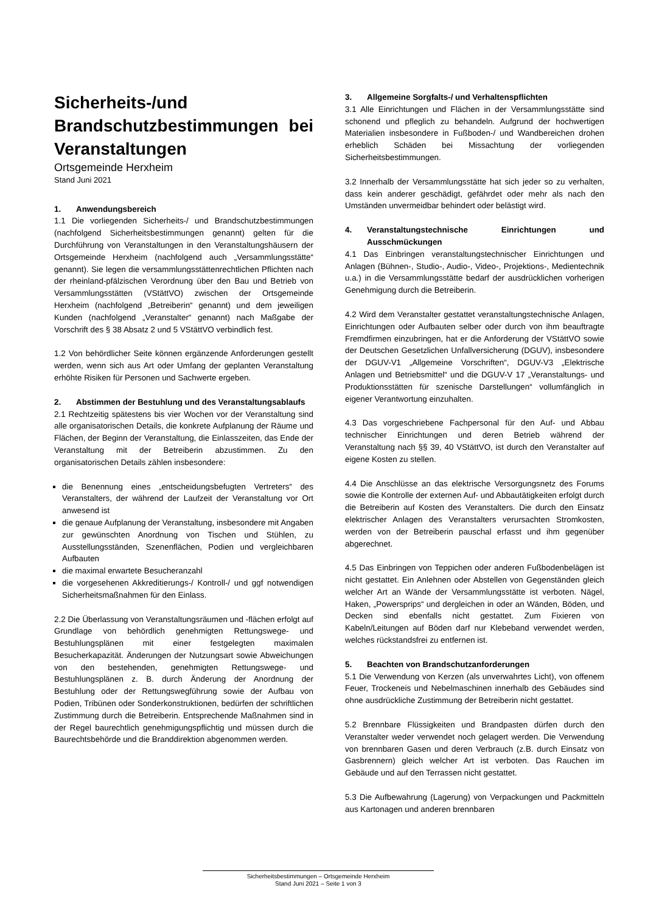Sicherheits-/und Brandschutzbestimmungen bei Veranstaltungen
Ortsgemeinde Herxheim
Stand Juni 2021
1. Anwendungsbereich
1.1 Die vorliegenden Sicherheits-/ und Brandschutzbestimmungen (nachfolgend Sicherheitsbestimmungen genannt) gelten für die Durchführung von Veranstaltungen in den Veranstaltungshäusern der Ortsgemeinde Herxheim (nachfolgend auch „Versammlungsstätte“ genannt). Sie legen die versammlungsstättenrechtlichen Pflichten nach der rheinland-pfälzischen Verordnung über den Bau und Betrieb von Versammlungsstätten (VStättVO) zwischen der Ortsgemeinde Herxheim (nachfolgend „Betreiberin“ genannt) und dem jeweiligen Kunden (nachfolgend „Veranstalter“ genannt) nach Maßgabe der Vorschrift des § 38 Absatz 2 und 5 VStättVO verbindlich fest.
1.2 Von behördlicher Seite können ergänzende Anforderungen gestellt werden, wenn sich aus Art oder Umfang der geplanten Veranstaltung erhöhte Risiken für Personen und Sachwerte ergeben.
2. Abstimmen der Bestuhlung und des Veranstaltungsablaufs
2.1 Rechtzeitig spätestens bis vier Wochen vor der Veranstaltung sind alle organisatorischen Details, die konkrete Aufplanung der Räume und Flächen, der Beginn der Veranstaltung, die Einlasszeiten, das Ende der Veranstaltung mit der Betreiberin abzustimmen. Zu den organisatorischen Details zählen insbesondere:
die Benennung eines „entscheidungsbefugten Vertreters“ des Veranstalters, der während der Laufzeit der Veranstaltung vor Ort anwesend ist
die genaue Aufplanung der Veranstaltung, insbesondere mit Angaben zur gewünschten Anordnung von Tischen und Stühlen, zu Ausstellungsständen, Szenenflächen, Podien und vergleichbaren Aufbauten
die maximal erwartete Besucheranzahl
die vorgesehenen Akkreditierungs-/ Kontroll-/ und ggf notwendigen Sicherheitsmaßnahmen für den Einlass.
2.2 Die Überlassung von Veranstaltungsräumen und -flächen erfolgt auf Grundlage von behördlich genehmigten Rettungswege- und Bestuhlungsplänen mit einer festgelegten maximalen Besucherkapazität. Änderungen der Nutzungsart sowie Abweichungen von den bestehenden, genehmigten Rettungswege- und Bestuhlungsplänen z. B. durch Änderung der Anordnung der Bestuhlung oder der Rettungswegführung sowie der Aufbau von Podien, Tribünen oder Sonderkonstruktionen, bedürfen der schriftlichen Zustimmung durch die Betreiberin. Entsprechende Maßnahmen sind in der Regel baurechtlich genehmigungspflichtig und müssen durch die Baurechtsbehörde und die Branddirektion abgenommen werden.
3. Allgemeine Sorgfalts-/ und Verhaltenspflichten
3.1 Alle Einrichtungen und Flächen in der Versammlungsstätte sind schonend und pfleglich zu behandeln. Aufgrund der hochwertigen Materialien insbesondere in Fußboden-/ und Wandbereichen drohen erheblich Schäden bei Missachtung der vorliegenden Sicherheitsbestimmungen.
3.2 Innerhalb der Versammlungsstätte hat sich jeder so zu verhalten, dass kein anderer geschädigt, gefährdet oder mehr als nach den Umständen unvermeidbar behindert oder belästigt wird.
4. Veranstaltungstechnische Einrichtungen und Ausschmückungen
4.1 Das Einbringen veranstaltungstechnischer Einrichtungen und Anlagen (Bühnen-, Studio-, Audio-, Video-, Projektions-, Medientechnik u.a.) in die Versammlungsstätte bedarf der ausdrücklichen vorherigen Genehmigung durch die Betreiberin.
4.2 Wird dem Veranstalter gestattet veranstaltungstechnische Anlagen, Einrichtungen oder Aufbauten selber oder durch von ihm beauftragte Fremdfirmen einzubringen, hat er die Anforderung der VStättVO sowie der Deutschen Gesetzlichen Unfallversicherung (DGUV), insbesondere der DGUV-V1 „Allgemeine Vorschriften“, DGUV-V3 „Elektrische Anlagen und Betriebsmittel“ und die DGUV-V 17 „Veranstaltungs- und Produktionsstätten für szenische Darstellungen“ vollumfänglich in eigener Verantwortung einzuhalten.
4.3 Das vorgeschriebene Fachpersonal für den Auf- und Abbau technischer Einrichtungen und deren Betrieb während der Veranstaltung nach §§ 39, 40 VStättVO, ist durch den Veranstalter auf eigene Kosten zu stellen.
4.4 Die Anschlüsse an das elektrische Versorgungsnetz des Forums sowie die Kontrolle der externen Auf- und Abbautätigkeiten erfolgt durch die Betreiberin auf Kosten des Veranstalters. Die durch den Einsatz elektrischer Anlagen des Veranstalters verursachten Stromkosten, werden von der Betreiberin pauschal erfasst und ihm gegenüber abgerechnet.
4.5 Das Einbringen von Teppichen oder anderen Fußbodenbelägen ist nicht gestattet. Ein Anlehnen oder Abstellen von Gegenständen gleich welcher Art an Wände der Versammlungsstätte ist verboten. Nägel, Haken, „Powersprips“ und dergleichen in oder an Wänden, Böden, und Decken sind ebenfalls nicht gestattet. Zum Fixieren von Kabeln/Leitungen auf Böden darf nur Klebeband verwendet werden, welches rückstandsfrei zu entfernen ist.
5. Beachten von Brandschutzanforderungen
5.1 Die Verwendung von Kerzen (als unverwahrtes Licht), von offenem Feuer, Trockeneis und Nebelmaschinen innerhalb des Gebäudes sind ohne ausdrückliche Zustimmung der Betreiberin nicht gestattet.
5.2 Brennbare Flüssigkeiten und Brandpasten dürfen durch den Veranstalter weder verwendet noch gelagert werden. Die Verwendung von brennbaren Gasen und deren Verbrauch (z.B. durch Einsatz von Gasbrennern) gleich welcher Art ist verboten. Das Rauchen im Gebäude und auf den Terrassen nicht gestattet.
5.3 Die Aufbewahrung (Lagerung) von Verpackungen und Packmitteln aus Kartonagen und anderen brennbaren
Sicherheitsbestimmungen – Ortsgemeinde Herxheim
Stand Juni 2021 – Seite 1 von 3